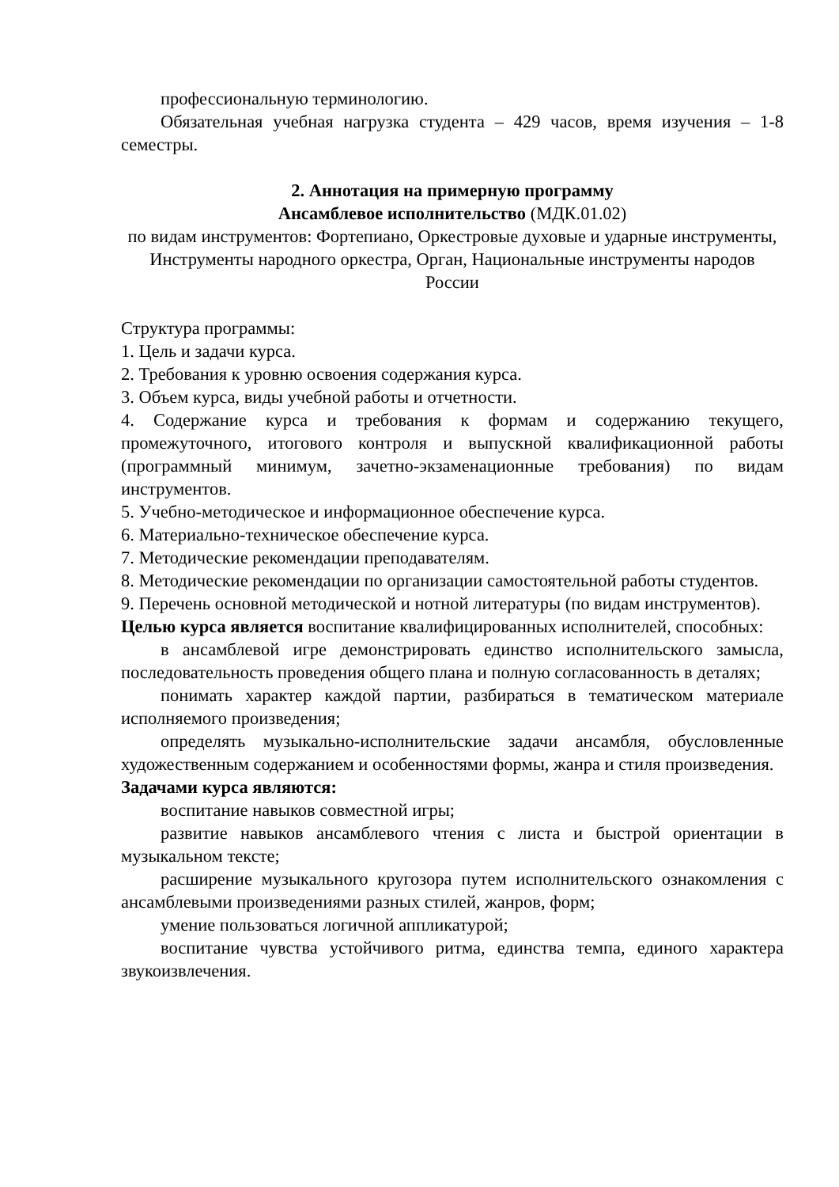профессиональную терминологию.
Обязательная учебная нагрузка студента – 429 часов, время изучения – 1-8 семестры.
2. Аннотация на примерную программу
Ансамблевое исполнительство (МДК.01.02)
по видам инструментов: Фортепиано, Оркестровые духовые и ударные инструменты, Инструменты народного оркестра, Орган, Национальные инструменты народов России
Структура программы:
1. Цель и задачи курса.
2. Требования к уровню освоения содержания курса.
3. Объем курса, виды учебной работы и отчетности.
4. Содержание курса и требования к формам и содержанию текущего, промежуточного, итогового контроля и выпускной квалификационной работы (программный минимум, зачетно-экзаменационные требования) по видам инструментов.
5. Учебно-методическое и информационное обеспечение курса.
6. Материально-техническое обеспечение курса.
7. Методические рекомендации преподавателям.
8. Методические рекомендации по организации самостоятельной работы студентов.
9. Перечень основной методической и нотной литературы (по видам инструментов).
Целью курса является воспитание квалифицированных исполнителей, способных:
в ансамблевой игре демонстрировать единство исполнительского замысла, последовательность проведения общего плана и полную согласованность в деталях;
понимать характер каждой партии, разбираться в тематическом материале исполняемого произведения;
определять музыкально-исполнительские задачи ансамбля, обусловленные художественным содержанием и особенностями формы, жанра и стиля произведения.
Задачами курса являются:
воспитание навыков совместной игры;
развитие навыков ансамблевого чтения с листа и быстрой ориентации в музыкальном тексте;
расширение музыкального кругозора путем исполнительского ознакомления с ансамблевыми произведениями разных стилей, жанров, форм;
умение пользоваться логичной аппликатурой;
воспитание чувства устойчивого ритма, единства темпа, единого характера звукоизвлечения.